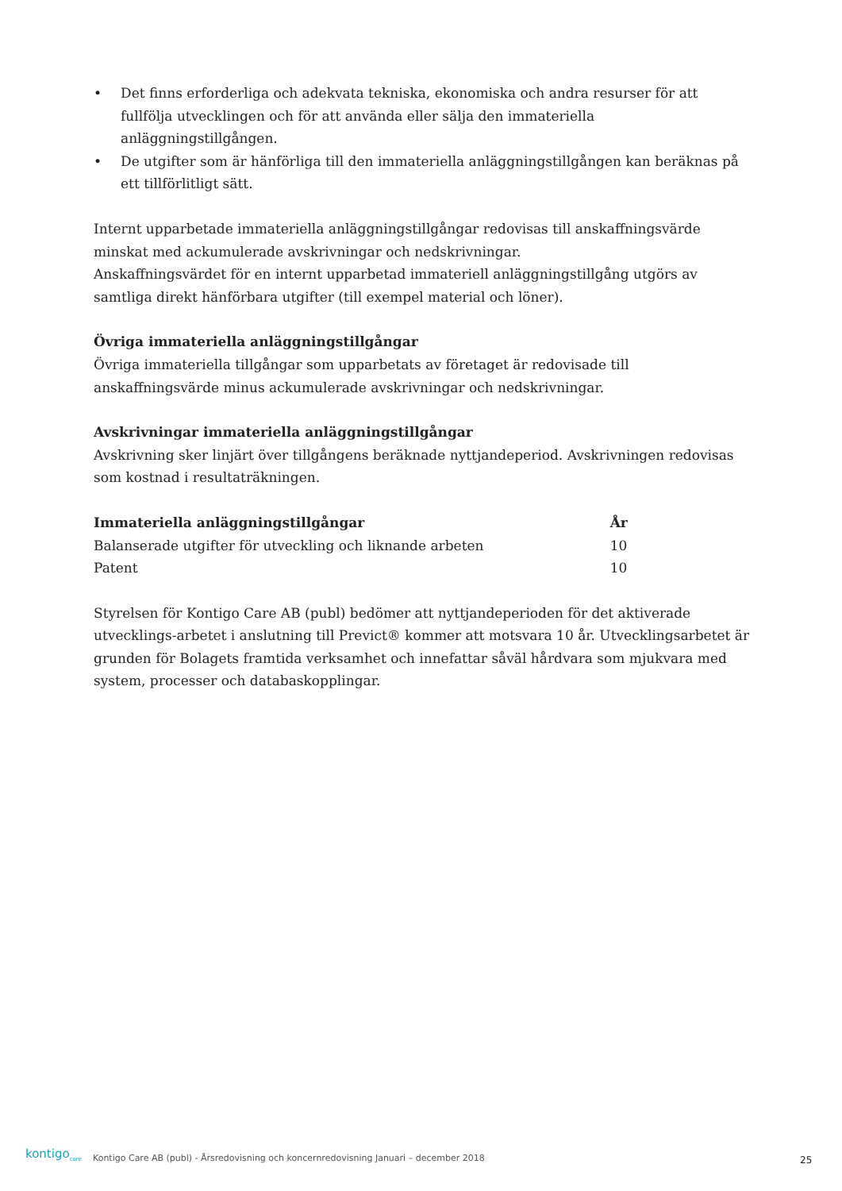• Det finns erforderliga och adekvata tekniska, ekonomiska och andra resurser för att fullfölja utvecklingen och för att använda eller sälja den immateriella anläggningstillgången.
• De utgifter som är hänförliga till den immateriella anläggningstillgången kan beräknas på ett tillförlitligt sätt.
Internt upparbetade immateriella anläggningstillgångar redovisas till anskaffningsvärde minskat med ackumulerade avskrivningar och nedskrivningar.
Anskaffningsvärdet för en internt upparbetad immateriell anläggningstillgång utgörs av samtliga direkt hänförbara utgifter (till exempel material och löner).
Övriga immateriella anläggningstillgångar
Övriga immateriella tillgångar som upparbetats av företaget är redovisade till anskaffningsvärde minus ackumulerade avskrivningar och nedskrivningar.
Avskrivningar immateriella anläggningstillgångar
Avskrivning sker linjärt över tillgångens beräknade nyttjandeperiod. Avskrivningen redovisas som kostnad i resultaträkningen.
| Immateriella anläggningstillgångar | År |
| --- | --- |
| Balanserade utgifter för utveckling och liknande arbeten | 10 |
| Patent | 10 |
Styrelsen för Kontigo Care AB (publ) bedömer att nyttjandeperioden för det aktiverade utvecklings-arbetet i anslutning till Previct® kommer att motsvara 10 år. Utvecklingsarbetet är grunden för Bolagets framtida verksamhet och innefattar såväl hårdvara som mjukvara med system, processer och databaskopplingar.
kontigo<sub>care</sub>
Kontigo Care AB (publ) - Årsredovisning och koncernredovisning Januari – december 2018
25